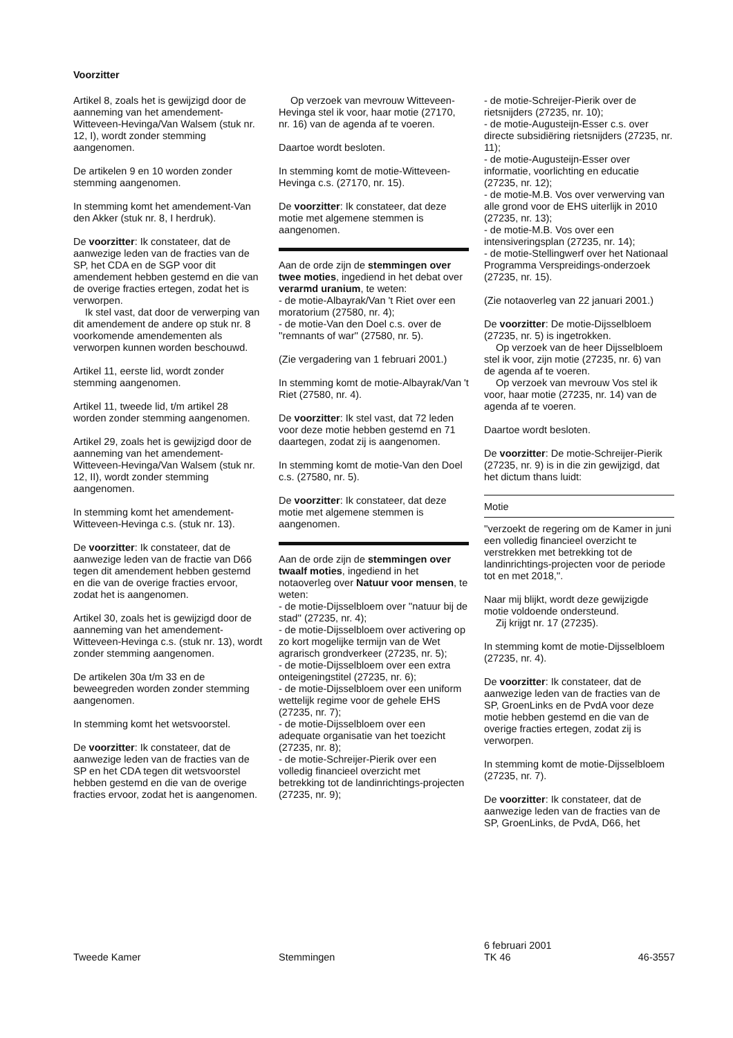Voorzitter
Artikel 8, zoals het is gewijzigd door de aanneming van het amendement-Witteveen-Hevinga/Van Walsem (stuk nr. 12, I), wordt zonder stemming aangenomen.
De artikelen 9 en 10 worden zonder stemming aangenomen.
In stemming komt het amendement-Van den Akker (stuk nr. 8, I herdruk).
De voorzitter: Ik constateer, dat de aanwezige leden van de fracties van de SP, het CDA en de SGP voor dit amendement hebben gestemd en die van de overige fracties ertegen, zodat het is verworpen.
Ik stel vast, dat door de verwerping van dit amendement de andere op stuk nr. 8 voorkomende amendementen als verworpen kunnen worden beschouwd.
Artikel 11, eerste lid, wordt zonder stemming aangenomen.
Artikel 11, tweede lid, t/m artikel 28 worden zonder stemming aangenomen.
Artikel 29, zoals het is gewijzigd door de aanneming van het amendement-Witteveen-Hevinga/Van Walsem (stuk nr. 12, II), wordt zonder stemming aangenomen.
In stemming komt het amendement-Witteveen-Hevinga c.s. (stuk nr. 13).
De voorzitter: Ik constateer, dat de aanwezige leden van de fractie van D66 tegen dit amendement hebben gestemd en die van de overige fracties ervoor, zodat het is aangenomen.
Artikel 30, zoals het is gewijzigd door de aanneming van het amendement-Witteveen-Hevinga c.s. (stuk nr. 13), wordt zonder stemming aangenomen.
De artikelen 30a t/m 33 en de beweegreden worden zonder stemming aangenomen.
In stemming komt het wetsvoorstel.
De voorzitter: Ik constateer, dat de aanwezige leden van de fracties van de SP en het CDA tegen dit wetsvoorstel hebben gestemd en die van de overige fracties ervoor, zodat het is aangenomen.
Op verzoek van mevrouw Witteveen-Hevinga stel ik voor, haar motie (27170, nr. 16) van de agenda af te voeren.
Daartoe wordt besloten.
In stemming komt de motie-Witteveen-Hevinga c.s. (27170, nr. 15).
De voorzitter: Ik constateer, dat deze motie met algemene stemmen is aangenomen.
Aan de orde zijn de stemmingen over twee moties, ingediend in het debat over verarmd uranium, te weten:
- de motie-Albayrak/Van 't Riet over een moratorium (27580, nr. 4);
- de motie-Van den Doel c.s. over de ''remnants of war'' (27580, nr. 5).
(Zie vergadering van 1 februari 2001.)
In stemming komt de motie-Albayrak/Van 't Riet (27580, nr. 4).
De voorzitter: Ik stel vast, dat 72 leden voor deze motie hebben gestemd en 71 daartegen, zodat zij is aangenomen.
In stemming komt de motie-Van den Doel c.s. (27580, nr. 5).
De voorzitter: Ik constateer, dat deze motie met algemene stemmen is aangenomen.
Aan de orde zijn de stemmingen over twaalf moties, ingediend in het notaoverleg over Natuur voor mensen, te weten:
- de motie-Dijsselbloem over ''natuur bij de stad'' (27235, nr. 4);
- de motie-Dijsselbloem over activering op zo kort mogelijke termijn van de Wet agrarisch grondverkeer (27235, nr. 5);
- de motie-Dijsselbloem over een extra onteigeningstitel (27235, nr. 6);
- de motie-Dijsselbloem over een uniform wettelijk regime voor de gehele EHS (27235, nr. 7);
- de motie-Dijsselbloem over een adequate organisatie van het toezicht (27235, nr. 8);
- de motie-Schreijer-Pierik over een volledig financieel overzicht met betrekking tot de landinrichtings-projecten (27235, nr. 9);
- de motie-Schreijer-Pierik over de rietsnijders (27235, nr. 10);
- de motie-Augusteijn-Esser c.s. over directe subsidiëring rietsnijders (27235, nr. 11);
- de motie-Augusteijn-Esser over informatie, voorlichting en educatie (27235, nr. 12);
- de motie-M.B. Vos over verwerving van alle grond voor de EHS uiterlijk in 2010 (27235, nr. 13);
- de motie-M.B. Vos over een intensiveringsplan (27235, nr. 14);
- de motie-Stellingwerf over het Nationaal Programma Verspreidings-onderzoek (27235, nr. 15).
(Zie notaoverleg van 22 januari 2001.)
De voorzitter: De motie-Dijsselbloem (27235, nr. 5) is ingetrokken.
Op verzoek van de heer Dijsselbloem stel ik voor, zijn motie (27235, nr. 6) van de agenda af te voeren.
Op verzoek van mevrouw Vos stel ik voor, haar motie (27235, nr. 14) van de agenda af te voeren.
Daartoe wordt besloten.
De voorzitter: De motie-Schreijer-Pierik (27235, nr. 9) is in die zin gewijzigd, dat het dictum thans luidt:
Motie
''verzoekt de regering om de Kamer in juni een volledig financieel overzicht te verstrekken met betrekking tot de landinrichtings-projecten voor de periode tot en met 2018,''.
Naar mij blijkt, wordt deze gewijzigde motie voldoende ondersteund.
Zij krijgt nr. 17 (27235).
In stemming komt de motie-Dijsselbloem (27235, nr. 4).
De voorzitter: Ik constateer, dat de aanwezige leden van de fracties van de SP, GroenLinks en de PvdA voor deze motie hebben gestemd en die van de overige fracties ertegen, zodat zij is verworpen.
In stemming komt de motie-Dijsselbloem (27235, nr. 7).
De voorzitter: Ik constateer, dat de aanwezige leden van de fracties van de SP, GroenLinks, de PvdA, D66, het
Tweede Kamer
Stemmingen 6 februari 2001
TK 46 46-3557